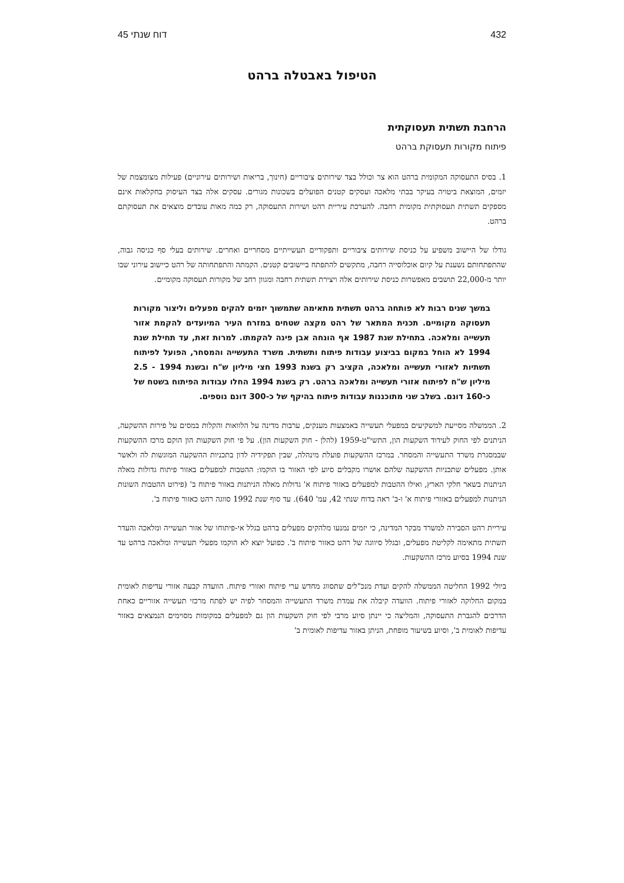432 דוח שנתי 45
הטיפול באבטלה ברהט
הרחבת תשתית תעסוקתית
פיתוח מקורות תעסוקת ברהט
1. בסיס התעסוקה המקומית ברהט הוא צר וכולל בצד שירותים ציבוריים (חינוך, בריאות ושירותים עירוניים) פעילות מצומצמת של יזמים, המוצאת ביטויה בעיקר בבתי מלאכה ועסקים קטנים הפועלים בשכונות מגורים. עסקים אלה בצד העיסוק בחקלאות אינם מספקים תשתית תעסוקתית מקומית רחבה. להערכת עיריית רהט ושירות התעסוקה, רק כמה מאות עובדים מוצאים את תעסוקתם ברהט.
גודלו של היישוב משפיע על כניסת שירותים ציבוריים ותפקודיים תעשייתיים מסחריים ואחרים. שירותים בעלי סף כניסה גבוה, שהתפתחותם נשענת על קיום אוכלוסייה רחבה, מתקשים להתפתח ביישובים קטנים. הקמתה והתפתחותה של רהט כיישוב עירוני שבו יותר מ-22,000 תושבים מאפשרות כניסת שירותים אלה ויצירת תשתית רחבה ומגוון רחב של מקורות תעסוקה מקומיים.
במשך שנים רבות לא פותחה ברהט תשתית מתאימה שתמשוך יזמים להקים מפעלים וליצור מקורות תעסוקה מקומיים. תכנית המתאר של רהט מקצה שטחים במזרח העיר המיועדים להקמת אזור תעשייה ומלאכה. בתחילת שנת 1987 אף הונחה אבן פינה להקמתו. למרות זאת, עד תחילת שנת 1994 לא הוחל במקום בביצוע עבודות פיתוח ותשתית. משרד התעשייה והמסחר, הפועל לפיתוח תשתיות לאזורי תעשייה ומלאכה, הקציב רק בשנת 1993 חצי מיליון ש"ח ובשנת 1994 - 2.5 מיליון ש"ח לפיתוח אזורי תעשייה ומלאכה ברהט. רק בשנת 1994 החלו עבודות הפיתוח בשטח של כ-160 דונם. בשלב שני מתוכננות עבודות פיתוח בהיקף של כ-300 דונם נוספים.
2. הממשלה מסייעת למשקיעים במפעלי תעשייה באמצעות מענקים, ערבות מדינה על הלוואות והקלות במסים על פירות ההשקעה, הניתנים לפי החוק לעידוד השקעות הון, התשי"ט-1959 (להלן - חוק השקעות הון). על פי חוק השקעות הון הוקם מרכז ההשקעות שבמסגרת משרד התעשייה והמסחר. במרכז ההשקעות פועלת מינהלה, שבין תפקידיה לדון בתכניות ההשקעה המוגשות לה ולאשר אותן. מפעלים שתכניות ההשקעה שלהם אושרו מקבלים סיוע לפי האזור בו הוקמו: ההטבות למפעלים באזור פיתוח גדולות מאלה הניתנות בשאר חלקי הארץ, ואילו ההטבות למפעלים באזור פיתוח א' גדולות מאלה הניתנות באזור פיתוח ב' (פירוט ההטבות השונות הניתנות למפעלים באזורי פיתוח א' ו-ב' ראה בדוח שנתי 42, עמ' 640). עד סוף שנת 1992 סווגה רהט כאזור פיתוח ב'.
עיריית רהט הסבירה למשרד מבקר המדינה, כי יזמים נמנעו מלהקים מפעלים ברהט בגלל אי-פיתוחו של אזור תעשייה ומלאכה והעדר תשתית מתאימה לקליטת מפעלים, ובגלל סיווגה של רהט כאזור פיתוח ב'. כפועל יוצא לא הוקמו מפעלי תעשייה ומלאכה ברהט עד שנת 1994 בסיוע מרכז ההשקעות.
ביולי 1992 החליטה הממשלה להקים ועדת מנכ"לים שתסווג מחדש ערי פיתוח ואזורי פיתוח. הוועדה קבעה אזורי עדיפות לאומית במקום החלוקה לאזורי פיתוח. הוועדה קיבלה את עמדת משרד התעשייה והמסחר לפיה יש לפתח מרכזי תעשייה אזוריים כאחת הדרכים להגברת התעסוקה, והמליצה כי יינתן סיוע מרבי לפי חוק השקעות הון גם למפעלים במקומות מסוימים הנמצאים באזור עדיפות לאומית ב', וסיוע בשיעור מופחת, הניתן באזור עדיפות לאומית ב'